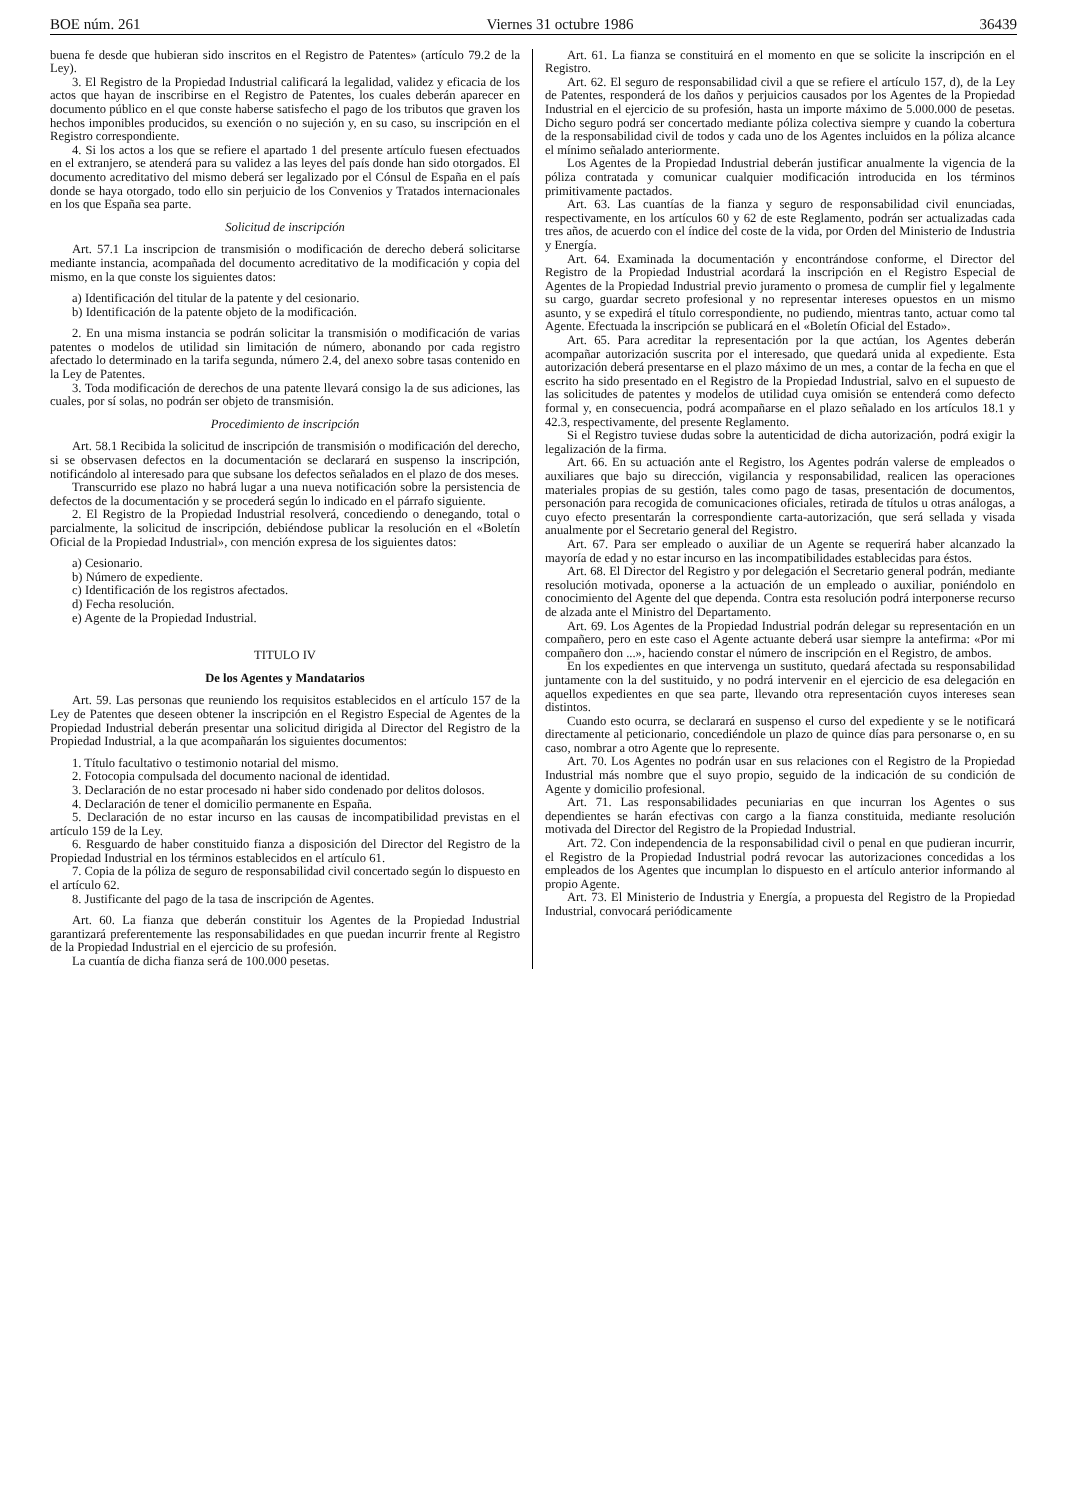BOE núm. 261 Viernes 31 octubre 1986 36439
buena fe desde que hubieran sido inscritos en el Registro de Patentes» (artículo 79.2 de la Ley).
3. El Registro de la Propiedad Industrial calificará la legalidad, validez y eficacia de los actos que hayan de inscribirse en el Registro de Patentes, los cuales deberán aparecer en documento público en el que conste haberse satisfecho el pago de los tributos que graven los hechos imponibles producidos, su exención o no sujeción y, en su caso, su inscripción en el Registro correspondiente.
4. Si los actos a los que se refiere el apartado 1 del presente artículo fuesen efectuados en el extranjero, se atenderá para su validez a las leyes del país donde han sido otorgados. El documento acreditativo del mismo deberá ser legalizado por el Cónsul de España en el país donde se haya otorgado, todo ello sin perjuicio de los Convenios y Tratados internacionales en los que España sea parte.
Solicitud de inscripción
Art. 57.1 La inscripcion de transmisión o modificación de derecho deberá solicitarse mediante instancia, acompañada del documento acreditativo de la modificación y copia del mismo, en la que conste los siguientes datos:
a) Identificación del titular de la patente y del cesionario.
b) Identificación de la patente objeto de la modificación.
2. En una misma instancia se podrán solicitar la transmisión o modificación de varias patentes o modelos de utilidad sin limitación de número, abonando por cada registro afectado lo determinado en la tarifa segunda, número 2.4, del anexo sobre tasas contenido en la Ley de Patentes.
3. Toda modificación de derechos de una patente llevará consigo la de sus adiciones, las cuales, por sí solas, no podrán ser objeto de transmisión.
Procedimiento de inscripción
Art. 58.1 Recibida la solicitud de inscripción de transmisión o modificación del derecho, si se observasen defectos en la documentación se declarará en suspenso la inscripción, notificándolo al interesado para que subsane los defectos señalados en el plazo de dos meses.
Transcurrido ese plazo no habrá lugar a una nueva notificación sobre la persistencia de defectos de la documentación y se procederá según lo indicado en el párrafo siguiente.
2. El Registro de la Propiedad Industrial resolverá, concediendo o denegando, total o parcialmente, la solicitud de inscripción, debiéndose publicar la resolución en el «Boletín Oficial de la Propiedad Industrial», con mención expresa de los siguientes datos:
a) Cesionario.
b) Número de expediente.
c) Identificación de los registros afectados.
d) Fecha resolución.
e) Agente de la Propiedad Industrial.
TITULO IV
De los Agentes y Mandatarios
Art. 59. Las personas que reuniendo los requisitos establecidos en el artículo 157 de la Ley de Patentes que deseen obtener la inscripción en el Registro Especial de Agentes de la Propiedad Industrial deberán presentar una solicitud dirigida al Director del Registro de la Propiedad Industrial, a la que acompañarán los siguientes documentos:
1. Título facultativo o testimonio notarial del mismo.
2. Fotocopia compulsada del documento nacional de identidad.
3. Declaración de no estar procesado ni haber sido condenado por delitos dolosos.
4. Declaración de tener el domicilio permanente en España.
5. Declaración de no estar incurso en las causas de incompatibilidad previstas en el artículo 159 de la Ley.
6. Resguardo de haber constituido fianza a disposición del Director del Registro de la Propiedad Industrial en los términos establecidos en el artículo 61.
7. Copia de la póliza de seguro de responsabilidad civil concertado según lo dispuesto en el artículo 62.
8. Justificante del pago de la tasa de inscripción de Agentes.
Art. 60. La fianza que deberán constituir los Agentes de la Propiedad Industrial garantizará preferentemente las responsabilidades en que puedan incurrir frente al Registro de la Propiedad Industrial en el ejercicio de su profesión.
La cuantía de dicha fianza será de 100.000 pesetas.
Art. 61. La fianza se constituirá en el momento en que se solicite la inscripción en el Registro.
Art. 62. El seguro de responsabilidad civil a que se refiere el artículo 157, d), de la Ley de Patentes, responderá de los daños y perjuicios causados por los Agentes de la Propiedad Industrial en el ejercicio de su profesión, hasta un importe máximo de 5.000.000 de pesetas. Dicho seguro podrá ser concertado mediante póliza colectiva siempre y cuando la cobertura de la responsabilidad civil de todos y cada uno de los Agentes incluidos en la póliza alcance el mínimo señalado anteriormente.
Los Agentes de la Propiedad Industrial deberán justificar anualmente la vigencia de la póliza contratada y comunicar cualquier modificación introducida en los términos primitivamente pactados.
Art. 63. Las cuantías de la fianza y seguro de responsabilidad civil enunciadas, respectivamente, en los artículos 60 y 62 de este Reglamento, podrán ser actualizadas cada tres años, de acuerdo con el índice del coste de la vida, por Orden del Ministerio de Industria y Energía.
Art. 64. Examinada la documentación y encontrándose conforme, el Director del Registro de la Propiedad Industrial acordará la inscripción en el Registro Especial de Agentes de la Propiedad Industrial previo juramento o promesa de cumplir fiel y legalmente su cargo, guardar secreto profesional y no representar intereses opuestos en un mismo asunto, y se expedirá el título correspondiente, no pudiendo, mientras tanto, actuar como tal Agente. Efectuada la inscripción se publicará en el «Boletín Oficial del Estado».
Art. 65. Para acreditar la representación por la que actúan, los Agentes deberán acompañar autorización suscrita por el interesado, que quedará unida al expediente. Esta autorización deberá presentarse en el plazo máximo de un mes, a contar de la fecha en que el escrito ha sido presentado en el Registro de la Propiedad Industrial, salvo en el supuesto de las solicitudes de patentes y modelos de utilidad cuya omisión se entenderá como defecto formal y, en consecuencia, podrá acompañarse en el plazo señalado en los artículos 18.1 y 42.3, respectivamente, del presente Reglamento.
Si el Registro tuviese dudas sobre la autenticidad de dicha autorización, podrá exigir la legalización de la firma.
Art. 66. En su actuación ante el Registro, los Agentes podrán valerse de empleados o auxiliares que bajo su dirección, vigilancia y responsabilidad, realicen las operaciones materiales propias de su gestión, tales como pago de tasas, presentación de documentos, personación para recogida de comunicaciones oficiales, retirada de títulos u otras análogas, a cuyo efecto presentarán la correspondiente carta-autorización, que será sellada y visada anualmente por el Secretario general del Registro.
Art. 67. Para ser empleado o auxiliar de un Agente se requerirá haber alcanzado la mayoría de edad y no estar incurso en las incompatibilidades establecidas para éstos.
Art. 68. El Director del Registro y por delegación el Secretario general podrán, mediante resolución motivada, oponerse a la actuación de un empleado o auxiliar, poniéndolo en conocimiento del Agente del que dependa. Contra esta resolución podrá interponerse recurso de alzada ante el Ministro del Departamento.
Art. 69. Los Agentes de la Propiedad Industrial podrán delegar su representación en un compañero, pero en este caso el Agente actuante deberá usar siempre la antefirma: «Por mi compañero don ...», haciendo constar el número de inscripción en el Registro, de ambos.
En los expedientes en que intervenga un sustituto, quedará afectada su responsabilidad juntamente con la del sustituido, y no podrá intervenir en el ejercicio de esa delegación en aquellos expedientes en que sea parte, llevando otra representación cuyos intereses sean distintos.
Cuando esto ocurra, se declarará en suspenso el curso del expediente y se le notificará directamente al peticionario, concediéndole un plazo de quince días para personarse o, en su caso, nombrar a otro Agente que lo represente.
Art. 70. Los Agentes no podrán usar en sus relaciones con el Registro de la Propiedad Industrial más nombre que el suyo propio, seguido de la indicación de su condición de Agente y domicilio profesional.
Art. 71. Las responsabilidades pecuniarias en que incurran los Agentes o sus dependientes se harán efectivas con cargo a la fianza constituida, mediante resolución motivada del Director del Registro de la Propiedad Industrial.
Art. 72. Con independencia de la responsabilidad civil o penal en que pudieran incurrir, el Registro de la Propiedad Industrial podrá revocar las autorizaciones concedidas a los empleados de los Agentes que incumplan lo dispuesto en el artículo anterior informando al propio Agente.
Art. 73. El Ministerio de Industria y Energía, a propuesta del Registro de la Propiedad Industrial, convocará periódicamente